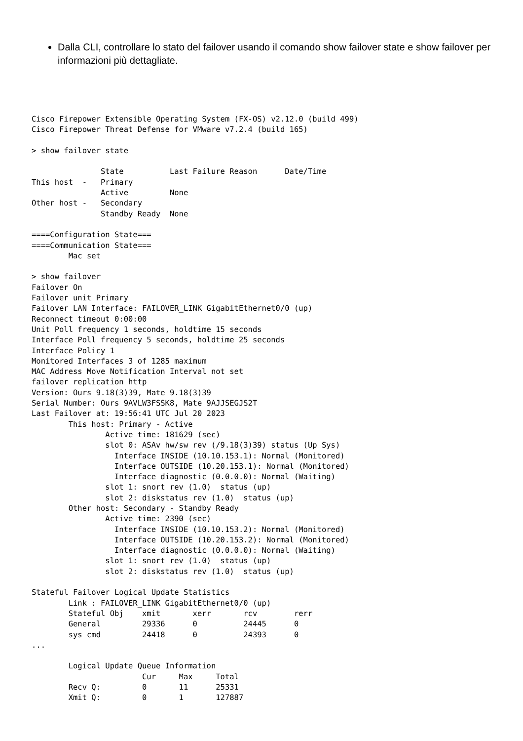Dalla CLI, controllare lo stato del failover usando il comando show failover state e show failover per informazioni più dettagliate.
Cisco Firepower Extensible Operating System (FX-OS) v2.12.0 (build 499)
Cisco Firepower Threat Defense for VMware v7.2.4 (build 165)

> show failover state

               State          Last Failure Reason      Date/Time
This host  -   Primary
               Active         None
Other host -   Secondary
               Standby Ready  None

====Configuration State===
====Communication State===
        Mac set

> show failover
Failover On
Failover unit Primary
Failover LAN Interface: FAILOVER_LINK GigabitEthernet0/0 (up)
Reconnect timeout 0:00:00
Unit Poll frequency 1 seconds, holdtime 15 seconds
Interface Poll frequency 5 seconds, holdtime 25 seconds
Interface Policy 1
Monitored Interfaces 3 of 1285 maximum
MAC Address Move Notification Interval not set
failover replication http
Version: Ours 9.18(3)39, Mate 9.18(3)39
Serial Number: Ours 9AVLW3FSSK8, Mate 9AJJSEGJS2T
Last Failover at: 19:56:41 UTC Jul 20 2023
        This host: Primary - Active
                Active time: 181629 (sec)
                slot 0: ASAv hw/sw rev (/9.18(3)39) status (Up Sys)
                  Interface INSIDE (10.10.153.1): Normal (Monitored)
                  Interface OUTSIDE (10.20.153.1): Normal (Monitored)
                  Interface diagnostic (0.0.0.0): Normal (Waiting)
                slot 1: snort rev (1.0)  status (up)
                slot 2: diskstatus rev (1.0)  status (up)
        Other host: Secondary - Standby Ready
                Active time: 2390 (sec)
                  Interface INSIDE (10.10.153.2): Normal (Monitored)
                  Interface OUTSIDE (10.20.153.2): Normal (Monitored)
                  Interface diagnostic (0.0.0.0): Normal (Waiting)
                slot 1: snort rev (1.0)  status (up)
                slot 2: diskstatus rev (1.0)  status (up)

Stateful Failover Logical Update Statistics
        Link : FAILOVER_LINK GigabitEthernet0/0 (up)
        Stateful Obj    xmit       xerr       rcv        rerr
        General         29336      0          24445      0
        sys cmd         24418      0          24393      0
...

        Logical Update Queue Information
                        Cur     Max     Total
        Recv Q:         0       11      25331
        Xmit Q:         0       1       127887